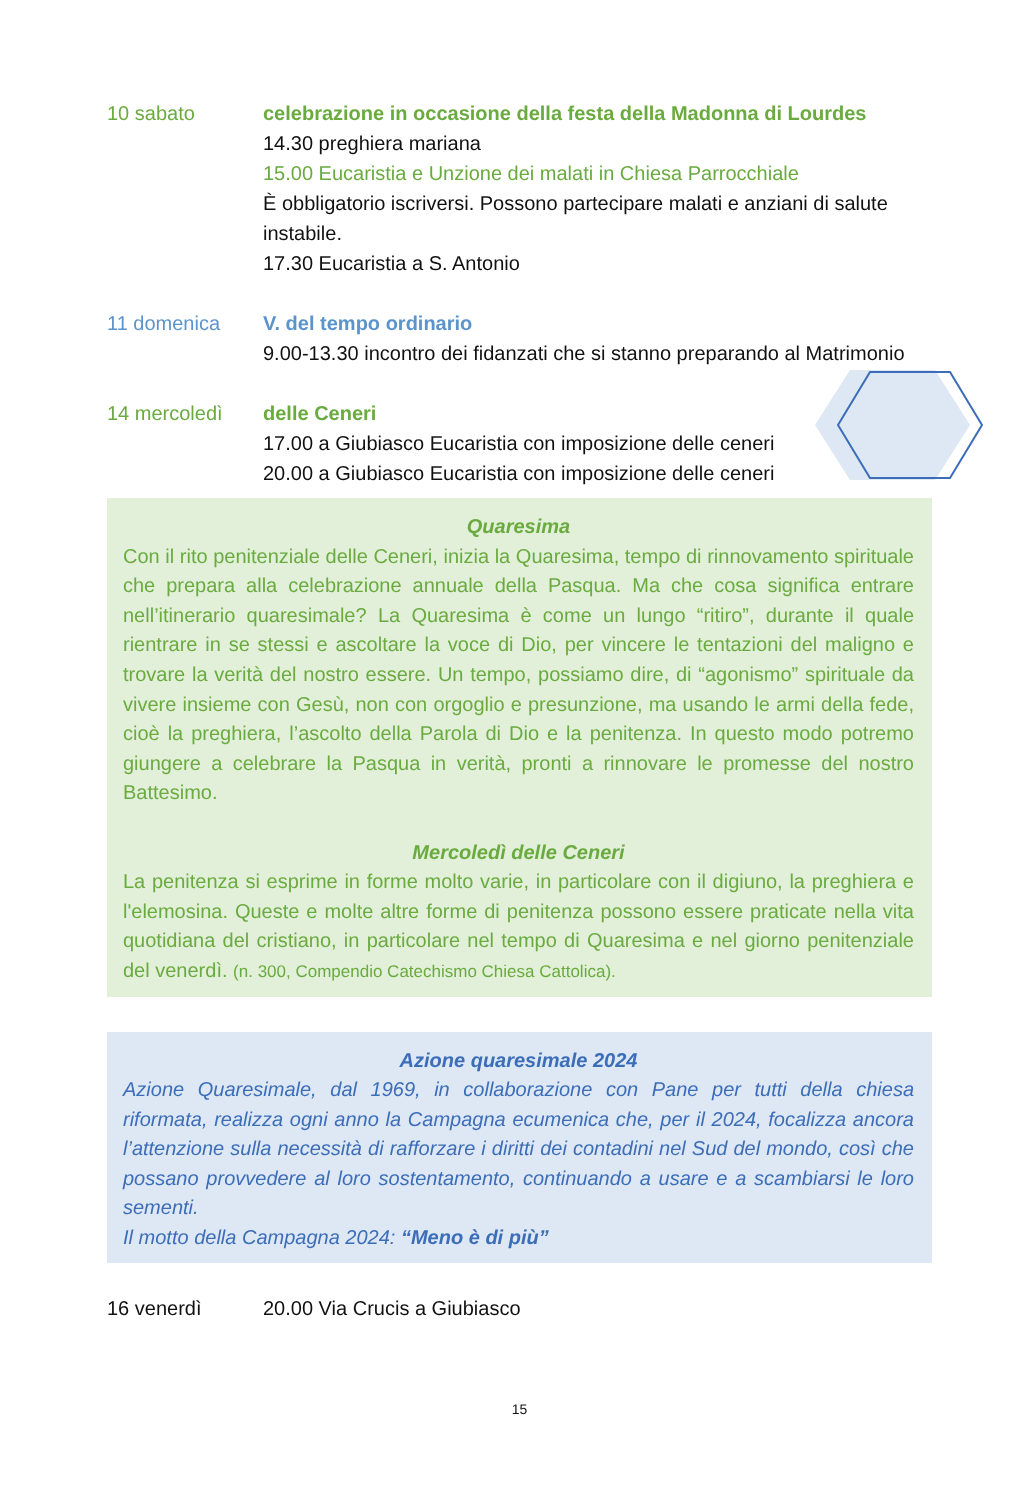10 sabato celebrazione in occasione della festa della Madonna di Lourdes
14.30 preghiera mariana
15.00 Eucaristia e Unzione dei malati in Chiesa Parrocchiale
È obbligatorio iscriversi. Possono partecipare malati e anziani di salute instabile.
17.30 Eucaristia a S. Antonio
11 domenica V. del tempo ordinario
9.00-13.30 incontro dei fidanzati che si stanno preparando al Matrimonio
14 mercoledì delle Ceneri
17.00 a Giubiasco Eucaristia con imposizione delle ceneri
20.00 a Giubiasco Eucaristia con imposizione delle ceneri
Quaresima
Con il rito penitenziale delle Ceneri, inizia la Quaresima, tempo di rinnovamento spirituale che prepara alla celebrazione annuale della Pasqua. Ma che cosa significa entrare nell’itinerario quaresimale? La Quaresima è come un lungo “ritiro”, durante il quale rientrare in se stessi e ascoltare la voce di Dio, per vincere le tentazioni del maligno e trovare la verità del nostro essere. Un tempo, possiamo dire, di “agonismo” spirituale da vivere insieme con Gesù, non con orgoglio e presunzione, ma usando le armi della fede, cioè la preghiera, l’ascolto della Parola di Dio e la penitenza. In questo modo potremo giungere a celebrare la Pasqua in verità, pronti a rinnovare le promesse del nostro Battesimo.
Mercoledì delle Ceneri
La penitenza si esprime in forme molto varie, in particolare con il digiuno, la preghiera e l'elemosina. Queste e molte altre forme di penitenza possono essere praticate nella vita quotidiana del cristiano, in particolare nel tempo di Quaresima e nel giorno penitenziale del venerdì. (n. 300, Compendio Catechismo Chiesa Cattolica).
Azione quaresimale 2024
Azione Quaresimale, dal 1969, in collaborazione con Pane per tutti della chiesa riformata, realizza ogni anno la Campagna ecumenica che, per il 2024, focalizza ancora l’attenzione sulla necessità di rafforzare i diritti dei contadini nel Sud del mondo, così che possano provvedere al loro sostentamento, continuando a usare e a scambiarsi le loro sementi.
Il motto della Campagna 2024: “Meno è di più”
16 venerdì 20.00 Via Crucis a Giubiasco
15